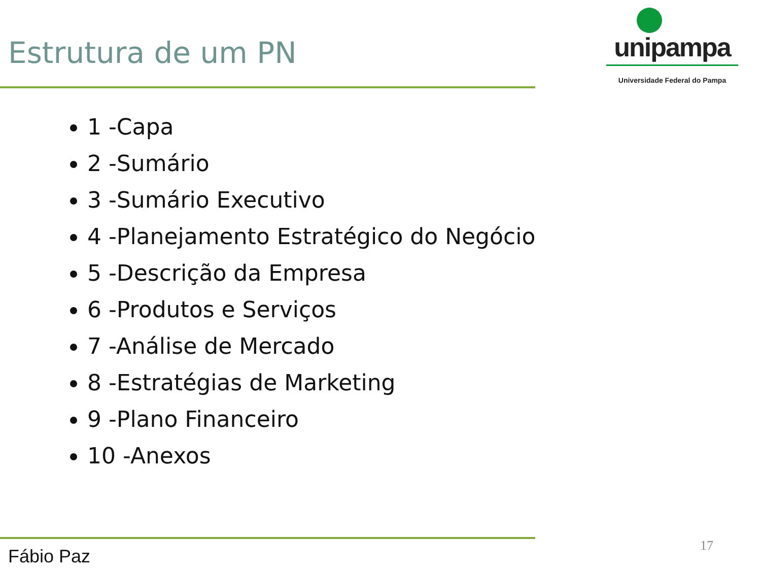Estrutura de um PN
unipampa
Universidade Federal do Pampa
1 -Capa
2 -Sumário
3 -Sumário Executivo
4 -Planejamento Estratégico do Negócio
5 -Descrição da Empresa
6 -Produtos e Serviços
7 -Análise de Mercado
8 -Estratégias de Marketing
9 -Plano Financeiro
10 -Anexos
Fábio Paz 17